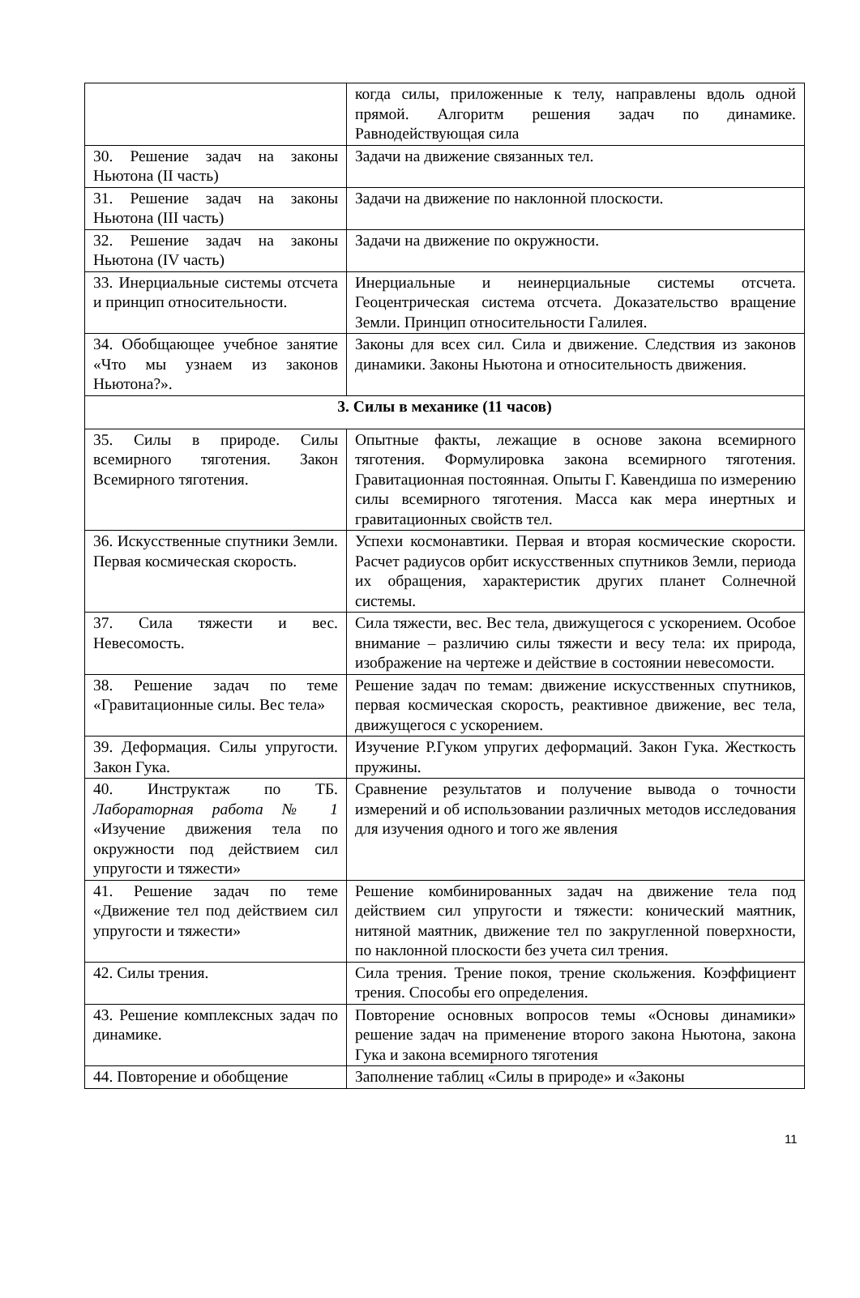| | когда силы, приложенные к телу, направлены вдоль одной прямой. Алгоритм решения задач по динамике. Равнодействующая сила |
| 30. Решение задач на законы Ньютона (II часть) | Задачи на движение связанных тел. |
| 31. Решение задач на законы Ньютона (III часть) | Задачи на движение по наклонной плоскости. |
| 32. Решение задач на законы Ньютона (IV часть) | Задачи на движение по окружности. |
| 33. Инерциальные системы отсчета и принцип относительности. | Инерциальные и неинерциальные системы отсчета. Геоцентрическая система отсчета. Доказательство вращение Земли. Принцип относительности Галилея. |
| 34. Обобщающее учебное занятие «Что мы узнаем из законов Ньютона?». | Законы для всех сил. Сила и движение. Следствия из законов динамики. Законы Ньютона и относительность движения. |
| 3. Силы в механике (11 часов) | |
| 35. Силы в природе. Силы всемирного тяготения. Закон Всемирного тяготения. | Опытные факты, лежащие в основе закона всемирного тяготения. Формулировка закона всемирного тяготения. Гравитационная постоянная. Опыты Г. Кавендиша по измерению силы всемирного тяготения. Масса как мера инертных и гравитационных свойств тел. |
| 36. Искусственные спутники Земли. Первая космическая скорость. | Успехи космонавтики. Первая и вторая космические скорости. Расчет радиусов орбит искусственных спутников Земли, периода их обращения, характеристик других планет Солнечной системы. |
| 37. Сила тяжести и вес. Невесомость. | Сила тяжести, вес. Вес тела, движущегося с ускорением. Особое внимание – различию силы тяжести и весу тела: их природа, изображение на чертеже и действие в состоянии невесомости. |
| 38. Решение задач по теме «Гравитационные силы. Вес тела» | Решение задач по темам: движение искусственных спутников, первая космическая скорость, реактивное движение, вес тела, движущегося с ускорением. |
| 39. Деформация. Силы упругости. Закон Гука. | Изучение Р.Гуком упругих деформаций. Закон Гука. Жесткость пружины. |
| 40. Инструктаж по ТБ. Лабораторная работа № 1 «Изучение движения тела по окружности под действием сил упругости и тяжести» | Сравнение результатов и получение вывода о точности измерений и об использовании различных методов исследования для изучения одного и того же явления |
| 41. Решение задач по теме «Движение тел под действием сил упругости и тяжести» | Решение комбинированных задач на движение тела под действием сил упругости и тяжести: конический маятник, нитяной маятник, движение тел по закругленной поверхности, по наклонной плоскости без учета сил трения. |
| 42. Силы трения. | Сила трения. Трение покоя, трение скольжения. Коэффициент трения. Способы его определения. |
| 43. Решение комплексных задач по динамике. | Повторение основных вопросов темы «Основы динамики» решение задач на применение второго закона Ньютона, закона Гука и закона всемирного тяготения |
| 44. Повторение и обобщение | Заполнение таблиц «Силы в природе» и «Законы |
11